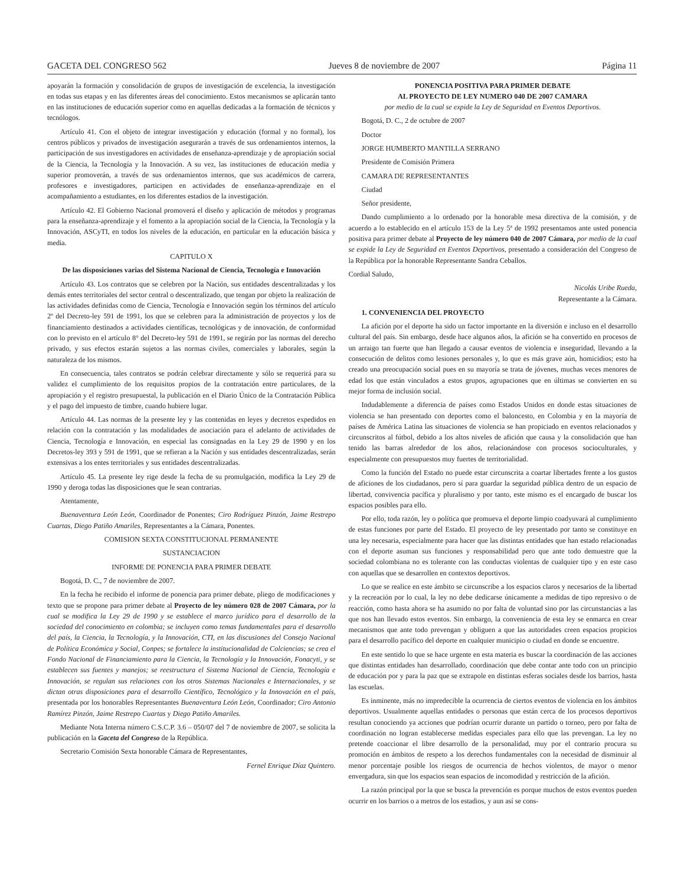GACETA DEL CONGRESO 562 Jueves 8 de noviembre de 2007 Página 11
apoyarán la formación y consolidación de grupos de investigación de excelencia, la investigación en todas sus etapas y en las diferentes áreas del conocimiento. Estos mecanismos se aplicarán tanto en las instituciones de educación superior como en aquellas dedicadas a la formación de técnicos y tecnólogos.
Artículo 41. Con el objeto de integrar investigación y educación (formal y no formal), los centros públicos y privados de investigación asegurarán a través de sus ordenamientos internos, la participación de sus investigadores en actividades de enseñanza-aprendizaje y de apropiación social de la Ciencia, la Tecnología y la Innovación. A su vez, las instituciones de educación media y superior promoverán, a través de sus ordenamientos internos, que sus académicos de carrera, profesores e investigadores, participen en actividades de enseñanza-aprendizaje en el acompañamiento a estudiantes, en los diferentes estadios de la investigación.
Artículo 42. El Gobierno Nacional promoverá el diseño y aplicación de métodos y programas para la enseñanza-aprendizaje y el fomento a la apropiación social de la Ciencia, la Tecnología y la Innovación, ASCyTI, en todos los niveles de la educación, en particular en la educación básica y media.
CAPITULO X
De las disposiciones varias del Sistema Nacional de Ciencia, Tecnología e Innovación
Artículo 43. Los contratos que se celebren por la Nación, sus entidades descentralizadas y los demás entes territoriales del sector central o descentralizado, que tengan por objeto la realización de las actividades definidas como de Ciencia, Tecnología e Innovación según los términos del artículo 2º del Decreto-ley 591 de 1991, los que se celebren para la administración de proyectos y los de financiamiento destinados a actividades científicas, tecnológicas y de innovación, de conformidad con lo previsto en el artículo 8° del Decreto-ley 591 de 1991, se regirán por las normas del derecho privado, y sus efectos estarán sujetos a las normas civiles, comerciales y laborales, según la naturaleza de los mismos.
En consecuencia, tales contratos se podrán celebrar directamente y sólo se requerirá para su validez el cumplimiento de los requisitos propios de la contratación entre particulares, de la apropiación y el registro presupuestal, la publicación en el Diario Único de la Contratación Pública y el pago del impuesto de timbre, cuando hubiere lugar.
Artículo 44. Las normas de la presente ley y las contenidas en leyes y decretos expedidos en relación con la contratación y las modalidades de asociación para el adelanto de actividades de Ciencia, Tecnología e Innovación, en especial las consignadas en la Ley 29 de 1990 y en los Decretos-ley 393 y 591 de 1991, que se refieran a la Nación y sus entidades descentralizadas, serán extensivas a los entes territoriales y sus entidades descentralizadas.
Artículo 45. La presente ley rige desde la fecha de su promulgación, modifica la Ley 29 de 1990 y deroga todas las disposiciones que le sean contrarias.
Atentamente,
Buenaventura León León, Coordinador de Ponentes; Ciro Rodríguez Pinzón, Jaime Restrepo Cuartas, Diego Patiño Amariles, Representantes a la Cámara, Ponentes.
COMISION SEXTA CONSTITUCIONAL PERMANENTE
SUSTANCIACION
INFORME DE PONENCIA PARA PRIMER DEBATE
Bogotá, D. C., 7 de noviembre de 2007.
En la fecha he recibido el informe de ponencia para primer debate, pliego de modificaciones y texto que se propone para primer debate al Proyecto de ley número 028 de 2007 Cámara, por la cual se modifica la Ley 29 de 1990 y se establece el marco jurídico para el desarrollo de la sociedad del conocimiento en colombia; se incluyen como temas fundamentales para el desarrollo del país, la Ciencia, la Tecnología, y la Innovación, CTI, en las discusiones del Consejo Nacional de Política Económica y Social, Conpes; se fortalece la institucionalidad de Colciencias; se crea el Fondo Nacional de Financiamiento para la Ciencia, la Tecnología y la Innovación, Fonacyti, y se establecen sus fuentes y manejos; se reestructura el Sistema Nacional de Ciencia, Tecnología e Innovación, se regulan sus relaciones con los otros Sistemas Nacionales e Internacionales, y se dictan otras disposiciones para el desarrollo Científico, Tecnológico y la Innovación en el país, presentada por los honorables Representantes Buenaventura León León, Coordinador; Ciro Antonio Ramírez Pinzón, Jaime Restrepo Cuartas y Diego Patiño Amariles.
Mediante Nota Interna número C.S.C.P. 3.6 – 050/07 del 7 de noviembre de 2007, se solicita la publicación en la Gaceta del Congreso de la República.
Secretario Comisión Sexta honorable Cámara de Representantes,
Fernel Enrique Díaz Quintero.
PONENCIA POSITIVA PARA PRIMER DEBATE
AL PROYECTO DE LEY NUMERO 040 DE 2007 CAMARA
por medio de la cual se expide la Ley de Seguridad en Eventos Deportivos.
Bogotá, D. C., 2 de octubre de 2007
Doctor
JORGE HUMBERTO MANTILLA SERRANO
Presidente de Comisión Primera
CAMARA DE REPRESENTANTES
Ciudad
Señor presidente,
Dando cumplimiento a lo ordenado por la honorable mesa directiva de la comisión, y de acuerdo a lo establecido en el artículo 153 de la Ley 5ª de 1992 presentamos ante usted ponencia positiva para primer debate al Proyecto de ley número 040 de 2007 Cámara, por medio de la cual se expide la Ley de Seguridad en Eventos Deportivos, presentado a consideración del Congreso de la República por la honorable Representante Sandra Ceballos.
Cordial Saludo,
Nicolás Uribe Rueda,
Representante a la Cámara.
1. CONVENIENCIA DEL PROYECTO
La afición por el deporte ha sido un factor importante en la diversión e incluso en el desarrollo cultural del país. Sin embargo, desde hace algunos años, la afición se ha convertido en procesos de un arraigo tan fuerte que han llegado a causar eventos de violencia e inseguridad, llevando a la consecución de delitos como lesiones personales y, lo que es más grave aún, homicidios; esto ha creado una preocupación social pues en su mayoría se trata de jóvenes, muchas veces menores de edad los que están vinculados a estos grupos, agrupaciones que en últimas se convierten en su mejor forma de inclusión social.
Indudablemente a diferencia de países como Estados Unidos en donde estas situaciones de violencia se han presentado con deportes como el baloncesto, en Colombia y en la mayoría de países de América Latina las situaciones de violencia se han propiciado en eventos relacionados y circunscritos al fútbol, debido a los altos niveles de afición que causa y la consolidación que han tenido las barras alrededor de los años, relacionándose con procesos socioculturales, y especialmente con presupuestos muy fuertes de territorialidad.
Como la función del Estado no puede estar circunscrita a coartar libertades frente a los gustos de aficiones de los ciudadanos, pero sí para guardar la seguridad pública dentro de un espacio de libertad, convivencia pacífica y pluralismo y por tanto, este mismo es el encargado de buscar los espacios posibles para ello.
Por ello, toda razón, ley o política que promueva el deporte limpio coadyuvará al cumplimiento de estas funciones por parte del Estado. El proyecto de ley presentado por tanto se constituye en una ley necesaria, especialmente para hacer que las distintas entidades que han estado relacionadas con el deporte asuman sus funciones y responsabilidad pero que ante todo demuestre que la sociedad colombiana no es tolerante con las conductas violentas de cualquier tipo y en este caso con aquellas que se desarrollen en contextos deportivos.
Lo que se realice en este ámbito se circunscribe a los espacios claros y necesarios de la libertad y la recreación por lo cual, la ley no debe dedicarse únicamente a medidas de tipo represivo o de reacción, como hasta ahora se ha asumido no por falta de voluntad sino por las circunstancias a las que nos han llevado estos eventos. Sin embargo, la conveniencia de esta ley se enmarca en crear mecanismos que ante todo prevengan y obliguen a que las autoridades creen espacios propicios para el desarrollo pacífico del deporte en cualquier municipio o ciudad en donde se encuentre.
En este sentido lo que se hace urgente en esta materia es buscar la coordinación de las acciones que distintas entidades han desarrollado, coordinación que debe contar ante todo con un principio de educación por y para la paz que se extrapole en distintas esferas sociales desde los barrios, hasta las escuelas.
Es inminente, más no impredecible la ocurrencia de ciertos eventos de violencia en los ámbitos deportivos. Usualmente aquellas entidades o personas que están cerca de los procesos deportivos resultan conociendo ya acciones que podrían ocurrir durante un partido o torneo, pero por falta de coordinación no logran establecerse medidas especiales para ello que las prevengan. La ley no pretende coaccionar el libre desarrollo de la personalidad, muy por el contrario procura su promoción en ámbitos de respeto a los derechos fundamentales con la necesidad de disminuir al menor porcentaje posible los riesgos de ocurrencia de hechos violentos, de mayor o menor envergadura, sin que los espacios sean espacios de incomodidad y restricción de la afición.
La razón principal por la que se busca la prevención es porque muchos de estos eventos pueden ocurrir en los barrios o a metros de los estadios, y aun así se cons-